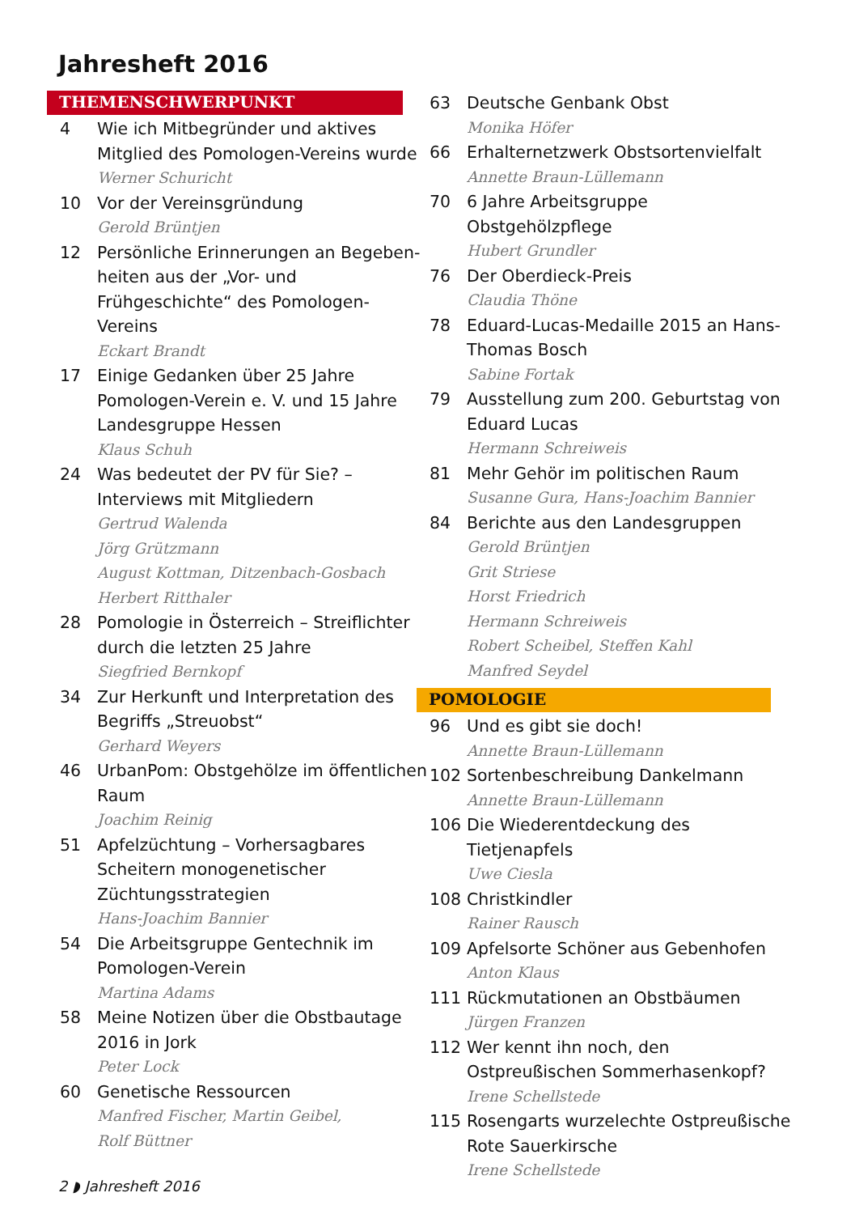Jahresheft 2016
THEMENSCHWERPUNKT
4 Wie ich Mitbegründer und aktives Mitglied des Pomologen-Vereins wurde
Werner Schuricht
10 Vor der Vereinsgründung
Gerold Brüntjen
12 Persönliche Erinnerungen an Begeben­heiten aus der „Vor- und Frühgeschichte“ des Pomologen-Vereins
Eckart Brandt
17 Einige Gedanken über 25 Jahre Pomologen-Verein e. V. und 15 Jahre Landesgruppe Hessen
Klaus Schuh
24 Was bedeutet der PV für Sie? – Interviews mit Mitgliedern
Gertrud Walenda
Jörg Grützmann
August Kottman, Ditzenbach-Gosbach
Herbert Ritthaler
28 Pomologie in Österreich – Streiflichter durch die letzten 25 Jahre
Siegfried Bernkopf
34 Zur Herkunft und Interpretation des Begriffs „Streuobst“Gerhard Weyers
46 UrbanPom: Obstgehölze im öffentlichen Raum
Joachim Reinig
51 Apfelzüchtung – Vorhersagbares Scheitern monogenetischer Züchtungsstrategien
Hans-Joachim Bannier
54 Die Arbeitsgruppe Gentechnik im Pomologen-Verein
Martina Adams
58 Meine Notizen über die Obstbautage 2016 in Jork
Peter Lock
60 Genetische Ressourcen
Manfred Fischer, Martin Geibel,
Rolf Büttner
63 Deutsche Genbank Obst
Monika Höfer
66 Erhalternetzwerk Obstsortenvielfalt
Annette Braun-Lüllemann
70 6 Jahre Arbeitsgruppe Obstgehölzpflege
Hubert Grundler
76 Der Oberdieck-Preis
Claudia Thöne
78 Eduard-Lucas-Medaille 2015 an Hans-Thomas Bosch
Sabine Fortak
79 Ausstellung zum 200. Geburtstag von Eduard Lucas
Hermann Schreiweis
81 Mehr Gehör im politischen Raum
Susanne Gura, Hans-Joachim Bannier
84 Berichte aus den Landesgruppen
Gerold Brüntjen
Grit Striese
Horst Friedrich
Hermann Schreiweis
Robert Scheibel, Steffen Kahl
Manfred Seydel
POMOLOGIE
96 Und es gibt sie doch!
Annette Braun-Lüllemann
102 Sortenbeschreibung Dankelmann
Annette Braun-Lüllemann
106 Die Wiederentdeckung des Tietjenapfels
Uwe Ciesla
108 Christkindler
Rainer Rausch
109 Apfelsorte Schöner aus Gebenhofen
Anton Klaus
111 Rückmutationen an Obstbäumen
Jürgen Franzen
112 Wer kennt ihn noch, den Ostpreußischen Sommerhasenkopf?
Irene Schellstede
115 Rosengarts wurzelechte Ostpreußische Rote Sauerkirsche
Irene Schellstede
2 ◗ Jahresheft 2016